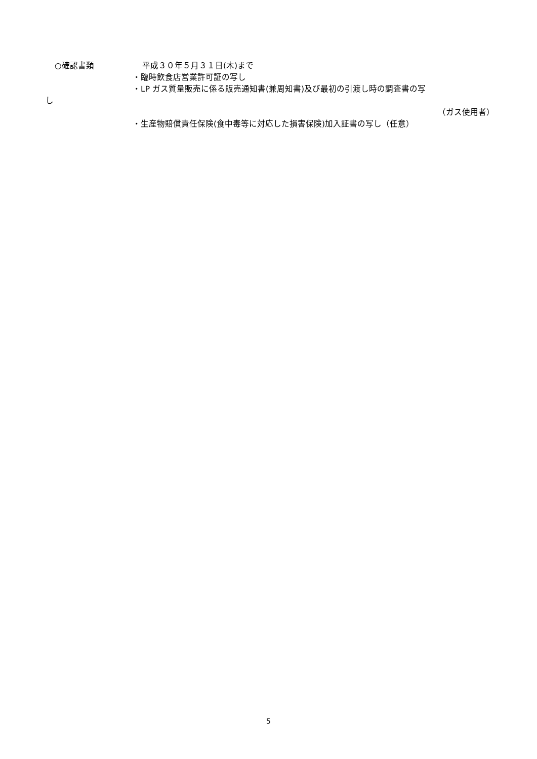○確認書類 平成３０年５月３１日(木)まで
・臨時飲食店営業許可証の写し
・LP ガス質量販売に係る販売通知書(兼周知書)及び最初の引渡し時の調査書の写
し
（ガス使用者）
・生産物賠償責任保険(食中毒等に対応した損害保険)加入証書の写し（任意）
5